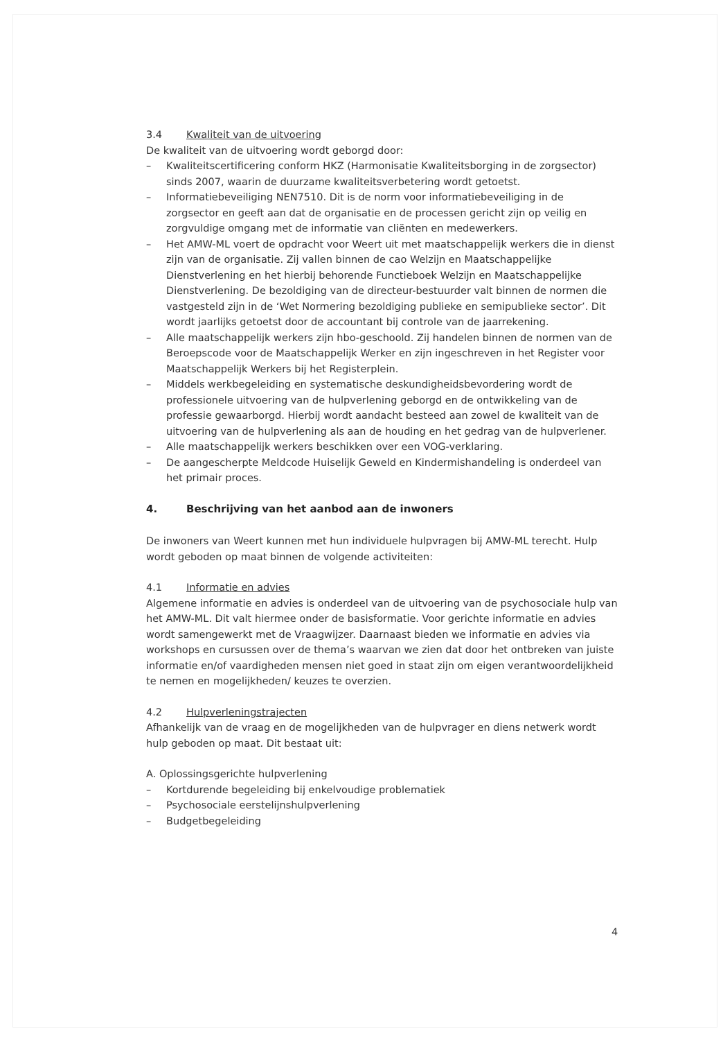3.4 Kwaliteit van de uitvoering
De kwaliteit van de uitvoering wordt geborgd door:
– Kwaliteitscertificering conform HKZ (Harmonisatie Kwaliteitsborging in de zorgsector) sinds 2007, waarin de duurzame kwaliteitsverbetering wordt getoetst.
– Informatiebeveiliging NEN7510. Dit is de norm voor informatiebeveiliging in de zorgsector en geeft aan dat de organisatie en de processen gericht zijn op veilig en zorgvuldige omgang met de informatie van cliënten en medewerkers.
– Het AMW-ML voert de opdracht voor Weert uit met maatschappelijk werkers die in dienst zijn van de organisatie. Zij vallen binnen de cao Welzijn en Maatschappelijke Dienstverlening en het hierbij behorende Functieboek Welzijn en Maatschappelijke Dienstverlening. De bezoldiging van de directeur-bestuurder valt binnen de normen die vastgesteld zijn in de ‘Wet Normering bezoldiging publieke en semipublieke sector’. Dit wordt jaarlijks getoetst door de accountant bij controle van de jaarrekening.
– Alle maatschappelijk werkers zijn hbo-geschoold. Zij handelen binnen de normen van de Beroepscode voor de Maatschappelijk Werker en zijn ingeschreven in het Register voor Maatschappelijk Werkers bij het Registerplein.
– Middels werkbegeleiding en systematische deskundigheidsbevordering wordt de professionele uitvoering van de hulpverlening geborgd en de ontwikkeling van de professie gewaarborgd. Hierbij wordt aandacht besteed aan zowel de kwaliteit van de uitvoering van de hulpverlening als aan de houding en het gedrag van de hulpverlener.
– Alle maatschappelijk werkers beschikken over een VOG-verklaring.
– De aangescherpte Meldcode Huiselijk Geweld en Kindermishandeling is onderdeel van het primair proces.
4. Beschrijving van het aanbod aan de inwoners
De inwoners van Weert kunnen met hun individuele hulpvragen bij AMW-ML terecht. Hulp wordt geboden op maat binnen de volgende activiteiten:
4.1 Informatie en advies
Algemene informatie en advies is onderdeel van de uitvoering van de psychosociale hulp van het AMW-ML. Dit valt hiermee onder de basisformatie. Voor gerichte informatie en advies wordt samengewerkt met de Vraagwijzer. Daarnaast bieden we informatie en advies via workshops en cursussen over de thema’s waarvan we zien dat door het ontbreken van juiste informatie en/of vaardigheden mensen niet goed in staat zijn om eigen verantwoordelijkheid te nemen en mogelijkheden/ keuzes te overzien.
4.2 Hulpverleningstrajecten
Afhankelijk van de vraag en de mogelijkheden van de hulpvrager en diens netwerk wordt hulp geboden op maat. Dit bestaat uit:
A. Oplossingsgerichte hulpverlening
– Kortdurende begeleiding bij enkelvoudige problematiek
– Psychosociale eerstelijnshulpverlening
– Budgetbegeleiding
4